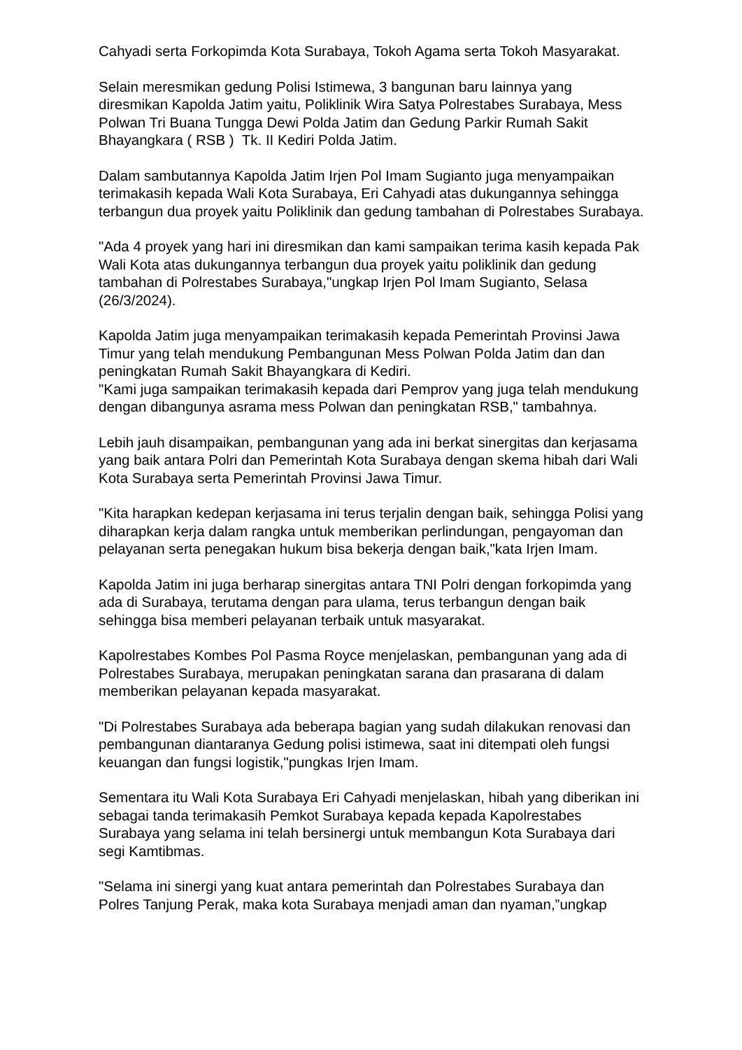Cahyadi serta Forkopimda Kota Surabaya, Tokoh Agama serta Tokoh Masyarakat.
Selain meresmikan gedung Polisi Istimewa, 3 bangunan baru lainnya yang diresmikan Kapolda Jatim yaitu, Poliklinik Wira Satya Polrestabes Surabaya, Mess Polwan Tri Buana Tungga Dewi Polda Jatim dan Gedung Parkir Rumah Sakit Bhayangkara ( RSB ) Tk. II Kediri Polda Jatim.
Dalam sambutannya Kapolda Jatim Irjen Pol Imam Sugianto juga menyampaikan terimakasih kepada Wali Kota Surabaya, Eri Cahyadi atas dukungannya sehingga terbangun dua proyek yaitu Poliklinik dan gedung tambahan di Polrestabes Surabaya.
"Ada 4 proyek yang hari ini diresmikan dan kami sampaikan terima kasih kepada Pak Wali Kota atas dukungannya terbangun dua proyek yaitu poliklinik dan gedung tambahan di Polrestabes Surabaya,"ungkap Irjen Pol Imam Sugianto, Selasa (26/3/2024).
Kapolda Jatim juga menyampaikan terimakasih kepada Pemerintah Provinsi Jawa Timur yang telah mendukung Pembangunan Mess Polwan Polda Jatim dan dan peningkatan Rumah Sakit Bhayangkara di Kediri.
"Kami juga sampaikan terimakasih kepada dari Pemprov yang juga telah mendukung dengan dibangunya asrama mess Polwan dan peningkatan RSB," tambahnya.
Lebih jauh disampaikan, pembangunan yang ada ini berkat sinergitas dan kerjasama yang baik antara Polri dan Pemerintah Kota Surabaya dengan skema hibah dari Wali Kota Surabaya serta Pemerintah Provinsi Jawa Timur.
"Kita harapkan kedepan kerjasama ini terus terjalin dengan baik, sehingga Polisi yang diharapkan kerja dalam rangka untuk memberikan perlindungan, pengayoman dan pelayanan serta penegakan hukum bisa bekerja dengan baik,"kata Irjen Imam.
Kapolda Jatim ini juga berharap sinergitas antara TNI Polri dengan forkopimda yang ada di Surabaya, terutama dengan para ulama, terus terbangun dengan baik sehingga bisa memberi pelayanan terbaik untuk masyarakat.
Kapolrestabes Kombes Pol Pasma Royce menjelaskan, pembangunan yang ada di Polrestabes Surabaya, merupakan peningkatan sarana dan prasarana di dalam memberikan pelayanan kepada masyarakat.
"Di Polrestabes Surabaya ada beberapa bagian yang sudah dilakukan renovasi dan pembangunan diantaranya Gedung polisi istimewa, saat ini ditempati oleh fungsi keuangan dan fungsi logistik,"pungkas Irjen Imam.
Sementara itu Wali Kota Surabaya Eri Cahyadi menjelaskan, hibah yang diberikan ini sebagai tanda terimakasih Pemkot Surabaya kepada kepada Kapolrestabes Surabaya yang selama ini telah bersinergi untuk membangun Kota Surabaya dari segi Kamtibmas.
"Selama ini sinergi yang kuat antara pemerintah dan Polrestabes Surabaya dan Polres Tanjung Perak, maka kota Surabaya menjadi aman dan nyaman,”ungkap